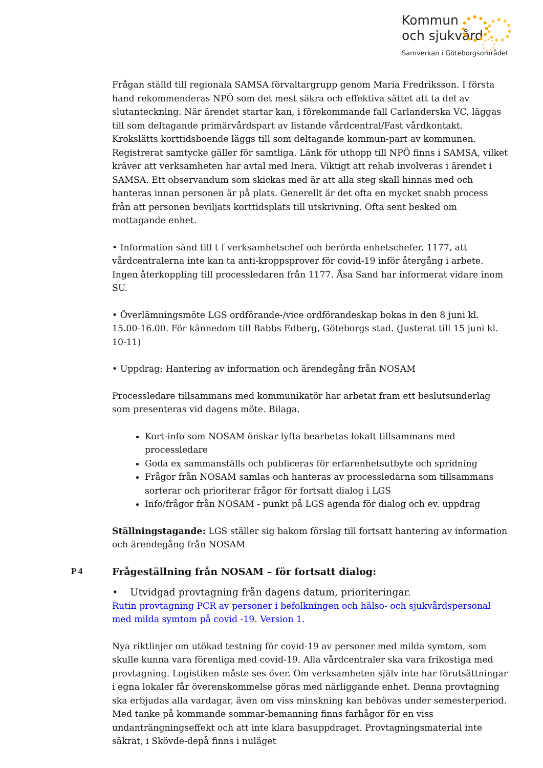Kommun
och sjukvård
Samverkan i Göteborgsområdet
Frågan ställd till regionala SAMSA förvaltargrupp genom Maria Fredriksson. I första hand rekommenderas NPÖ som det mest säkra och effektiva sättet att ta del av slutanteckning. När ärendet startar kan, i förekommande fall Carlanderska VC, läggas till som deltagande primärvårdspart av listande vårdcentral/Fast vårdkontakt. Krokslätts korttidsboende läggs till som deltagande kommun-part av kommunen. Registrerat samtycke gäller för samtliga. Länk för uthopp till NPÖ finns i SAMSA, vilket kräver att verksamheten har avtal med Inera. Viktigt att rehab involveras i ärendet i SAMSA. Ett observandum som skickas med är att alla steg skall hinnas med och hanteras innan personen är på plats. Generellt är det ofta en mycket snabb process från att personen beviljats korttidsplats till utskrivning. Ofta sent besked om mottagande enhet.
• Information sänd till t f verksamhetschef och berörda enhetschefer, 1177, att vårdcentralerna inte kan ta anti-kroppsprover för covid-19 inför återgång i arbete. Ingen återkoppling till processledaren från 1177. Åsa Sand har informerat vidare inom SU.
• Överlämningsmöte LGS ordförande-/vice ordförandeskap bokas in den 8 juni kl. 15.00-16.00. För kännedom till Babbs Edberg, Göteborgs stad. (Justerat till 15 juni kl. 10-11)
• Uppdrag: Hantering av information och ärendegång från NOSAM
Processledare tillsammans med kommunikatör har arbetat fram ett beslutsunderlag som presenteras vid dagens möte. Bilaga.
Kort-info som NOSAM önskar lyfta bearbetas lokalt tillsammans med processledare
Goda ex sammanställs och publiceras för erfarenhetsutbyte och spridning
Frågor från NOSAM samlas och hanteras av processledarna som tillsammans sorterar och prioriterar frågor för fortsatt dialog i LGS
Info/frågor från NOSAM - punkt på LGS agenda för dialog och ev. uppdrag
Ställningstagande: LGS ställer sig bakom förslag till fortsatt hantering av information och ärendegång från NOSAM
P 4
Frågeställning från NOSAM – för fortsatt dialog:
• Utvidgad provtagning från dagens datum, prioriteringar.
Rutin provtagning PCR av personer i befolkningen och hälso- och sjukvårdspersonal med milda symtom på covid -19. Version 1.
Nya riktlinjer om utökad testning för covid-19 av personer med milda symtom, som skulle kunna vara förenliga med covid-19. Alla vårdcentraler ska vara frikostiga med provtagning. Logistiken måste ses över. Om verksamheten själv inte har förutsättningar i egna lokaler får överenskommelse göras med närliggande enhet. Denna provtagning ska erbjudas alla vardagar, även om viss minskning kan behövas under semesterperiod. Med tanke på kommande sommar-bemanning finns farhågor för en viss undanträngningseffekt och att inte klara basuppdraget. Provtagningsmaterial inte säkrat, i Skövde-depå finns i nuläget